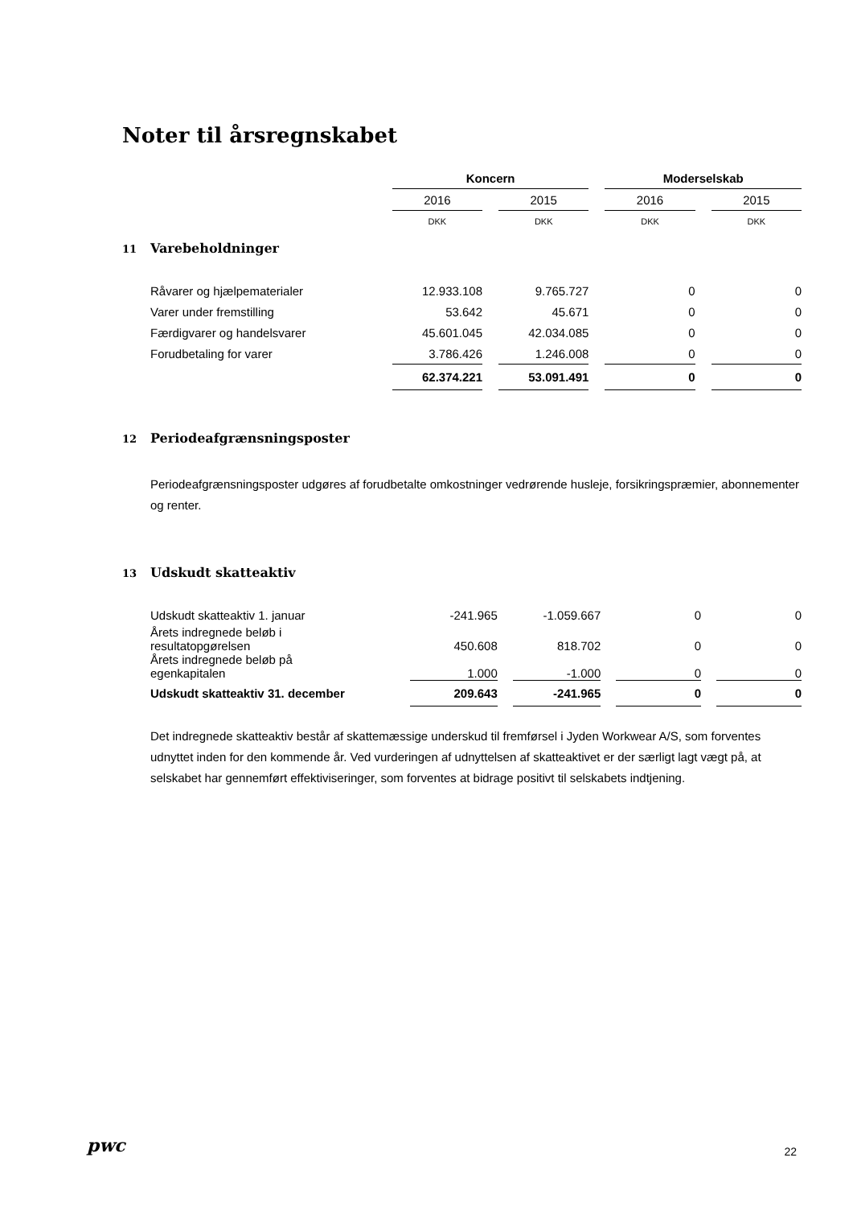Noter til årsregnskabet
| | Koncern | | | | Moderselskab | | |
| | 2016 | | 2015 | | 2016 | | 2015 |
| | DKK | | DKK | | DKK | | DKK |
| 11 Varebeholdninger | | | | | | | |
| Råvarer og hjælpematerialer | 12.933.108 | | 9.765.727 | | 0 | | 0 |
| Varer under fremstilling | 53.642 | | 45.671 | | 0 | | 0 |
| Færdigvarer og handelsvarer | 45.601.045 | | 42.034.085 | | 0 | | 0 |
| Forudbetaling for varer | 3.786.426 | | 1.246.008 | | 0 | | 0 |
| | 62.374.221 | | 53.091.491 | | 0 | | 0 |
12 Periodeafgrænsningsposter
Periodeafgrænsningsposter udgøres af forudbetalte omkostninger vedrørende husleje, forsikringspræmier, abonnementer og renter.
| 13 Udskudt skatteaktiv | | | | | | | |
| Udskudt skatteaktiv 1. januar | -241.965 | | -1.059.667 | | 0 | | 0 |
| Årets indregnede beløb i resultatopgørelsen | 450.608 | | 818.702 | | 0 | | 0 |
| Årets indregnede beløb på egenkapitalen | 1.000 | | -1.000 | | 0 | | 0 |
| Udskudt skatteaktiv 31. december | 209.643 | | -241.965 | | 0 | | 0 |
Det indregnede skatteaktiv består af skattemæssige underskud til fremførsel i Jyden Workwear A/S, som forventes udnyttet inden for den kommende år. Ved vurderingen af udnyttelsen af skatteaktivet er der særligt lagt vægt på, at selskabet har gennemført effektiviseringer, som forventes at bidrage positivt til selskabets indtjening.
pwc 22